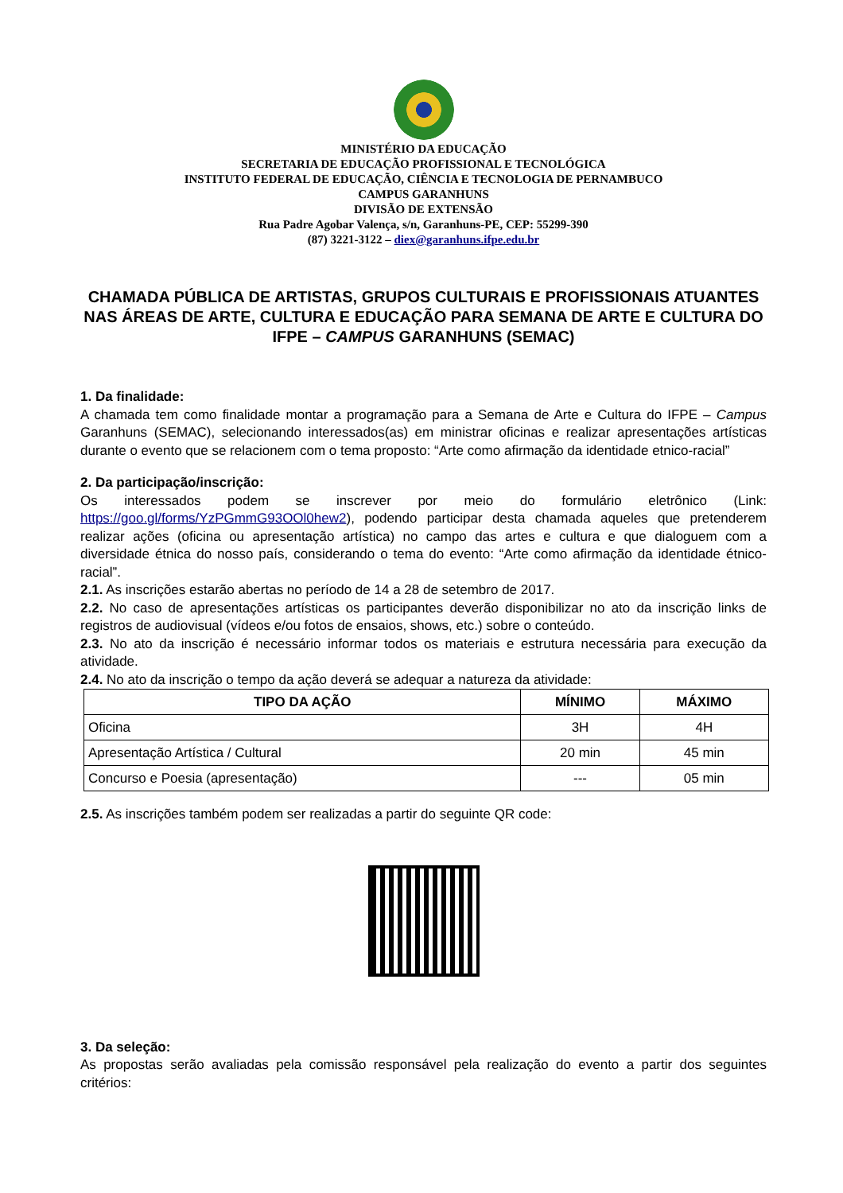MINISTÉRIO DA EDUCAÇÃO
SECRETARIA DE EDUCAÇÃO PROFISSIONAL E TECNOLÓGICA
INSTITUTO FEDERAL DE EDUCAÇÃO, CIÊNCIA E TECNOLOGIA DE PERNAMBUCO
CAMPUS GARANHUNS
DIVISÃO DE EXTENSÃO
Rua Padre Agobar Valença, s/n, Garanhuns-PE, CEP: 55299-390
(87) 3221-3122 – diex@garanhuns.ifpe.edu.br
CHAMADA PÚBLICA DE ARTISTAS, GRUPOS CULTURAIS E PROFISSIONAIS ATUANTES NAS ÁREAS DE ARTE, CULTURA E EDUCAÇÃO PARA SEMANA DE ARTE E CULTURA DO IFPE – CAMPUS GARANHUNS (SEMAC)
1. Da finalidade:
A chamada tem como finalidade montar a programação para a Semana de Arte e Cultura do IFPE – Campus Garanhuns (SEMAC), selecionando interessados(as) em ministrar oficinas e realizar apresentações artísticas durante o evento que se relacionem com o tema proposto: “Arte como afirmação da identidade etnico-racial”
2. Da participação/inscrição:
Os interessados podem se inscrever por meio do formulário eletrônico (Link: https://goo.gl/forms/YzPGmmG93OOl0hew2), podendo participar desta chamada aqueles que pretenderem realizar ações (oficina ou apresentação artística) no campo das artes e cultura e que dialoguem com a diversidade étnica do nosso país, considerando o tema do evento: “Arte como afirmação da identidade étnico-racial”.
2.1. As inscrições estarão abertas no período de 14 a 28 de setembro de 2017.
2.2. No caso de apresentações artísticas os participantes deverão disponibilizar no ato da inscrição links de registros de audiovisual (vídeos e/ou fotos de ensaios, shows, etc.) sobre o conteúdo.
2.3. No ato da inscrição é necessário informar todos os materiais e estrutura necessária para execução da atividade.
2.4. No ato da inscrição o tempo da ação deverá se adequar a natureza da atividade:
| TIPO DA AÇÃO | MÍNIMO | MÁXIMO |
| --- | --- | --- |
| Oficina | 3H | 4H |
| Apresentação Artística / Cultural | 20 min | 45 min |
| Concurso e Poesia (apresentação) | --- | 05 min |
2.5. As inscrições também podem ser realizadas a partir do seguinte QR code:
3. Da seleção:
As propostas serão avaliadas pela comissão responsável pela realização do evento a partir dos seguintes critérios: